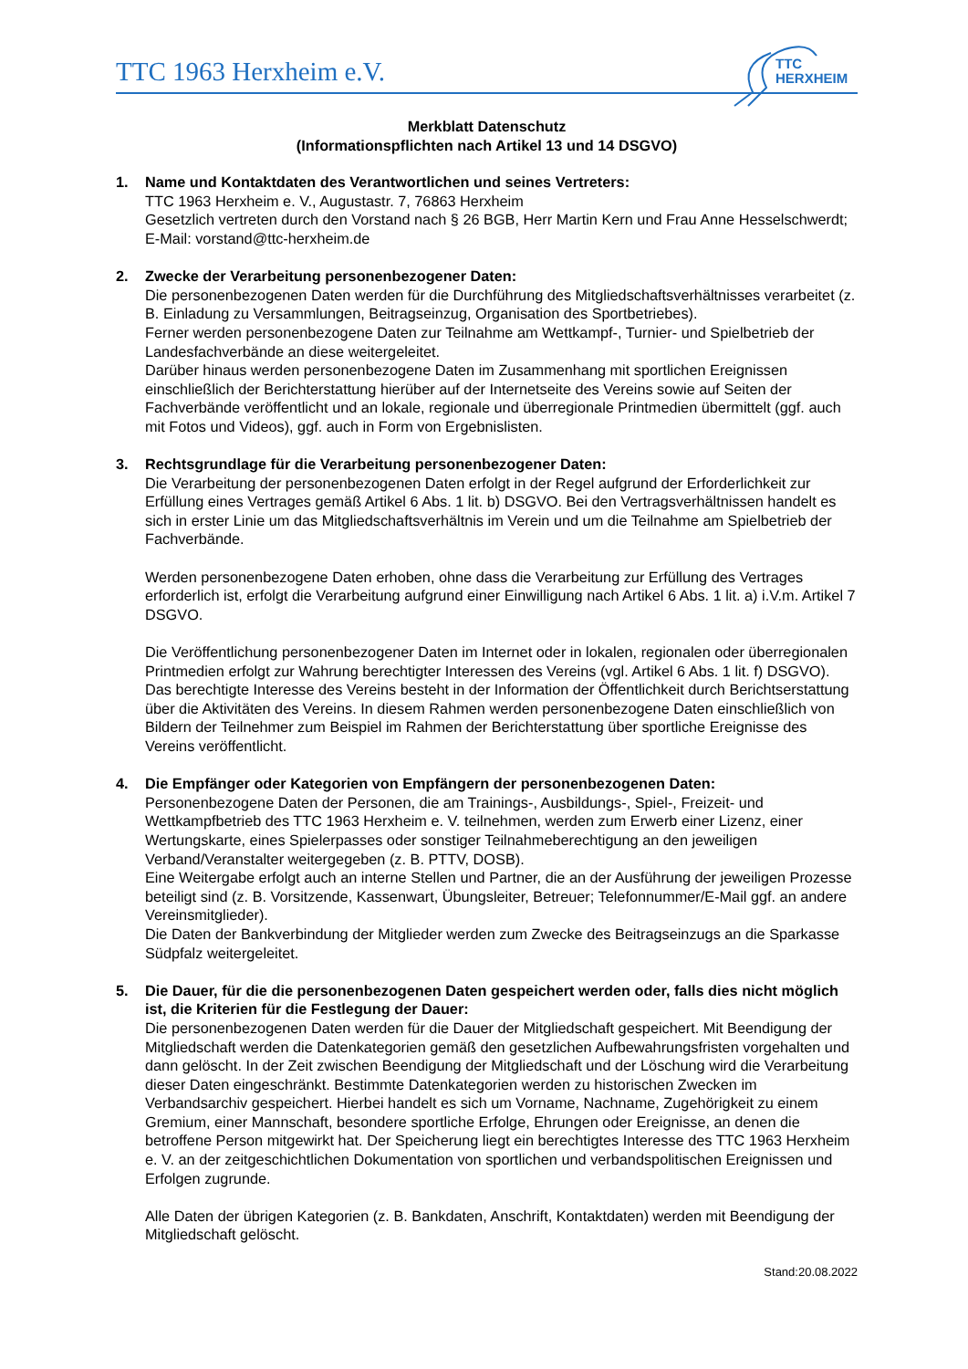TTC 1963 Herxheim e.V.
TTC
HERXHEIM
Merkblatt Datenschutz
(Informationspflichten nach Artikel 13 und 14 DSGVO)
1. Name und Kontaktdaten des Verantwortlichen und seines Vertreters:
TTC 1963 Herxheim e. V., Augustastr. 7, 76863 Herxheim
Gesetzlich vertreten durch den Vorstand nach § 26 BGB, Herr Martin Kern und Frau Anne Hesselschwerdt; E-Mail: vorstand@ttc-herxheim.de
2. Zwecke der Verarbeitung personenbezogener Daten:
Die personenbezogenen Daten werden für die Durchführung des Mitgliedschaftsverhältnisses verarbeitet (z. B. Einladung zu Versammlungen, Beitragseinzug, Organisation des Sportbetriebes).
Ferner werden personenbezogene Daten zur Teilnahme am Wettkampf-, Turnier- und Spielbetrieb der Landesfachverbände an diese weitergeleitet.
Darüber hinaus werden personenbezogene Daten im Zusammenhang mit sportlichen Ereignissen einschließlich der Berichterstattung hierüber auf der Internetseite des Vereins sowie auf Seiten der Fachverbände veröffentlicht und an lokale, regionale und überregionale Printmedien übermittelt (ggf. auch mit Fotos und Videos), ggf. auch in Form von Ergebnislisten.
3. Rechtsgrundlage für die Verarbeitung personenbezogener Daten:
Die Verarbeitung der personenbezogenen Daten erfolgt in der Regel aufgrund der Erforderlichkeit zur Erfüllung eines Vertrages gemäß Artikel 6 Abs. 1 lit. b) DSGVO. Bei den Vertragsverhältnissen handelt es sich in erster Linie um das Mitgliedschaftsverhältnis im Verein und um die Teilnahme am Spielbetrieb der Fachverbände.
Werden personenbezogene Daten erhoben, ohne dass die Verarbeitung zur Erfüllung des Vertrages erforderlich ist, erfolgt die Verarbeitung aufgrund einer Einwilligung nach Artikel 6 Abs. 1 lit. a) i.V.m. Artikel 7 DSGVO.
Die Veröffentlichung personenbezogener Daten im Internet oder in lokalen, regionalen oder überregionalen Printmedien erfolgt zur Wahrung berechtigter Interessen des Vereins (vgl. Artikel 6 Abs. 1 lit. f) DSGVO). Das berechtigte Interesse des Vereins besteht in der Information der Öffentlichkeit durch Berichtserstattung über die Aktivitäten des Vereins. In diesem Rahmen werden personenbezogene Daten einschließlich von Bildern der Teilnehmer zum Beispiel im Rahmen der Berichterstattung über sportliche Ereignisse des Vereins veröffentlicht.
4. Die Empfänger oder Kategorien von Empfängern der personenbezogenen Daten:
Personenbezogene Daten der Personen, die am Trainings-, Ausbildungs-, Spiel-, Freizeit- und Wettkampfbetrieb des TTC 1963 Herxheim e. V. teilnehmen, werden zum Erwerb einer Lizenz, einer Wertungskarte, eines Spielerpasses oder sonstiger Teilnahmeberechtigung an den jeweiligen Verband/Veranstalter weitergegeben (z. B. PTTV, DOSB).
Eine Weitergabe erfolgt auch an interne Stellen und Partner, die an der Ausführung der jeweiligen Prozesse beteiligt sind (z. B. Vorsitzende, Kassenwart, Übungsleiter, Betreuer; Telefonnummer/E-Mail ggf. an andere Vereinsmitglieder).
Die Daten der Bankverbindung der Mitglieder werden zum Zwecke des Beitragseinzugs an die Sparkasse Südpfalz weitergeleitet.
5. Die Dauer, für die die personenbezogenen Daten gespeichert werden oder, falls dies nicht möglich ist, die Kriterien für die Festlegung der Dauer:
Die personenbezogenen Daten werden für die Dauer der Mitgliedschaft gespeichert. Mit Beendigung der Mitgliedschaft werden die Datenkategorien gemäß den gesetzlichen Aufbewahrungsfristen vorgehalten und dann gelöscht. In der Zeit zwischen Beendigung der Mitgliedschaft und der Löschung wird die Verarbeitung dieser Daten eingeschränkt. Bestimmte Datenkategorien werden zu historischen Zwecken im Verbandsarchiv gespeichert. Hierbei handelt es sich um Vorname, Nachname, Zugehörigkeit zu einem Gremium, einer Mannschaft, besondere sportliche Erfolge, Ehrungen oder Ereignisse, an denen die betroffene Person mitgewirkt hat. Der Speicherung liegt ein berechtigtes Interesse des TTC 1963 Herxheim e. V. an der zeitgeschichtlichen Dokumentation von sportlichen und verbandspolitischen Ereignissen und Erfolgen zugrunde.
Alle Daten der übrigen Kategorien (z. B. Bankdaten, Anschrift, Kontaktdaten) werden mit Beendigung der Mitgliedschaft gelöscht.
Stand:20.08.2022